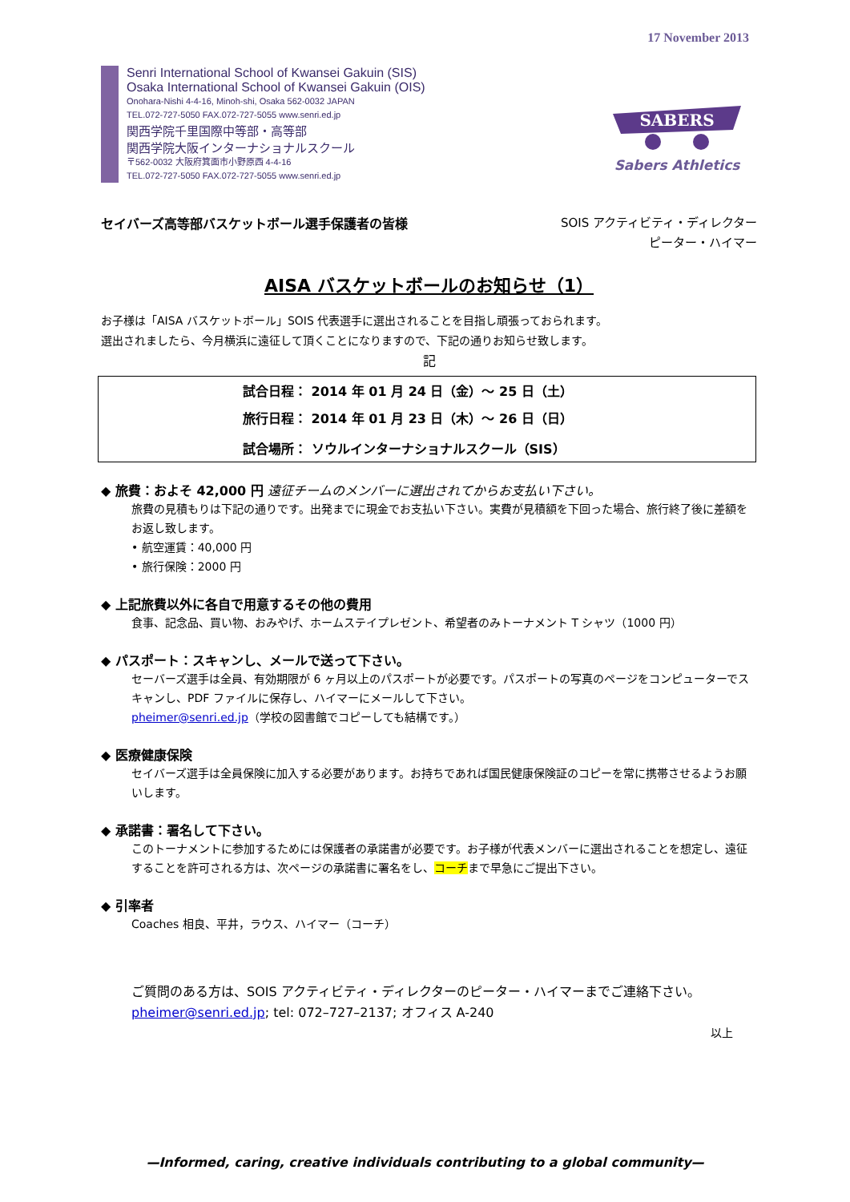17 November 2013
Senri International School of Kwansei Gakuin (SIS)
Osaka International School of Kwansei Gakuin (OIS)
Onohara-Nishi 4-4-16, Minoh-shi, Osaka 562-0032 JAPAN
TEL.072-727-5050 FAX.072-727-5055 www.senri.ed.jp
関西学院千里国際中等部・高等部
関西学院大阪インターナショナルスクール
〒562-0032 大阪府箕面市小野原西 4-4-16
TEL.072-727-5050 FAX.072-727-5055 www.senri.ed.jp
SABERS
Sabers Athletics
セイバーズ高等部バスケットボール選手保護者の皆様
SOIS アクティビティ・ディレクター
ピーター・ハイマー
AISA バスケットボールのお知らせ（1）
お子様は「AISA バスケットボール」SOIS 代表選手に選出されることを目指し頑張っておられます。
選出されましたら、今月横浜に遠征して頂くことになりますので、下記の通りお知らせ致します。
記
| 試合日程： 2014 年 01 月 24 日（金）～ 25 日（土） |
| 旅行日程： 2014 年 01 月 23 日（木）～ 26 日（日） |
| 試合場所： ソウルインターナショナルスクール（SIS） |
◆ 旅費：およそ 42,000 円 遠征チームのメンバーに選出されてからお支払い下さい。
旅費の見積もりは下記の通りです。出発までに現金でお支払い下さい。実費が見積額を下回った場合、旅行終了後に差額をお返し致します。
• 航空運賃：40,000 円
• 旅行保険：2000 円
◆ 上記旅費以外に各自で用意するその他の費用
食事、記念品、買い物、おみやげ、ホームステイプレゼント、希望者のみトーナメント T シャツ（1000 円）
◆ パスポート：スキャンし、メールで送って下さい。
セーバーズ選手は全員、有効期限が 6 ヶ月以上のパスポートが必要です。パスポートの写真のページをコンピューターでスキャンし、PDF ファイルに保存し、ハイマーにメールして下さい。
pheimer@senri.ed.jp（学校の図書館でコピーしても結構です。）
◆ 医療健康保険
セイバーズ選手は全員保険に加入する必要があります。お持ちであれば国民健康保険証のコピーを常に携帯させるようお願いします。
◆ 承諾書：署名して下さい。
このトーナメントに参加するためには保護者の承諾書が必要です。お子様が代表メンバーに選出されることを想定し、遠征することを許可される方は、次ページの承諾書に署名をし、コーチまで早急にご提出下さい。
◆ 引率者
Coaches 相良、平井，ラウス、ハイマー（コーチ）
ご質問のある方は、SOIS アクティビティ・ディレクターのピーター・ハイマーまでご連絡下さい。pheimer@senri.ed.jp; tel: 072–727–2137; オフィス A-240
以上
—Informed, caring, creative individuals contributing to a global community—